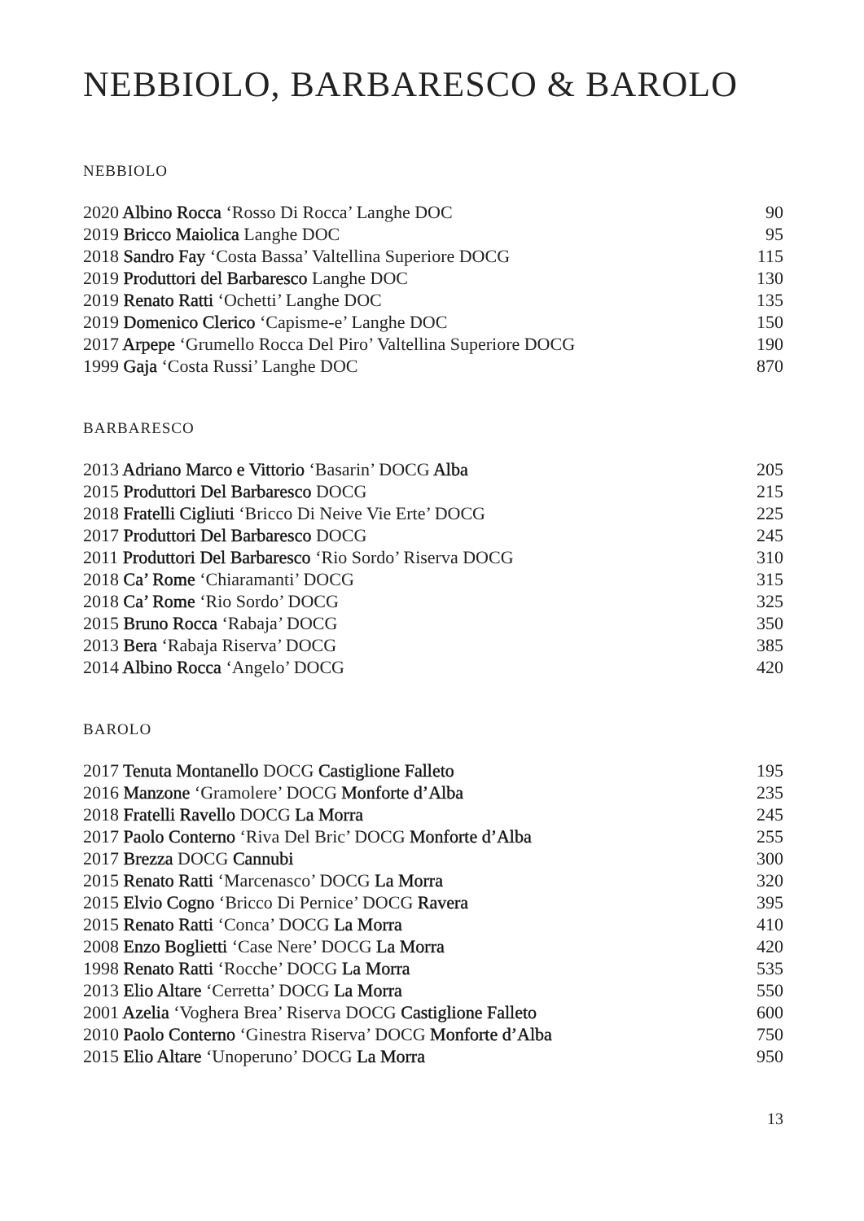NEBBIOLO, BARBARESCO & BAROLO
NEBBIOLO
| 2020 Albino Rocca ‘Rosso Di Rocca’ Langhe DOC | 90 |
| 2019 Bricco Maiolica Langhe DOC | 95 |
| 2018 Sandro Fay ‘Costa Bassa’ Valtellina Superiore DOCG | 115 |
| 2019 Produttori del Barbaresco Langhe DOC | 130 |
| 2019 Renato Ratti ‘Ochetti’ Langhe DOC | 135 |
| 2019 Domenico Clerico ‘Capisme-e’ Langhe DOC | 150 |
| 2017 Arpepe ‘Grumello Rocca Del Piro’ Valtellina Superiore DOCG | 190 |
| 1999 Gaja ‘Costa Russi’ Langhe DOC | 870 |
BARBARESCO
| 2013 Adriano Marco e Vittorio ‘Basarin’ DOCG Alba | 205 |
| 2015 Produttori Del Barbaresco DOCG | 215 |
| 2018 Fratelli Cigliuti ‘Bricco Di Neive Vie Erte’ DOCG | 225 |
| 2017 Produttori Del Barbaresco DOCG | 245 |
| 2011 Produttori Del Barbaresco ‘Rio Sordo’ Riserva DOCG | 310 |
| 2018 Ca’ Rome ‘Chiaramanti’ DOCG | 315 |
| 2018 Ca’ Rome ‘Rio Sordo’ DOCG | 325 |
| 2015 Bruno Rocca ‘Rabaja’ DOCG | 350 |
| 2013 Bera ‘Rabaja Riserva’ DOCG | 385 |
| 2014 Albino Rocca ‘Angelo’ DOCG | 420 |
BAROLO
| 2017 Tenuta Montanello DOCG Castiglione Falleto | 195 |
| 2016 Manzone ‘Gramolere’ DOCG Monforte d’Alba | 235 |
| 2018 Fratelli Ravello DOCG La Morra | 245 |
| 2017 Paolo Conterno ‘Riva Del Bric’ DOCG Monforte d’Alba | 255 |
| 2017 Brezza DOCG Cannubi | 300 |
| 2015 Renato Ratti ‘Marcenasco’ DOCG La Morra | 320 |
| 2015 Elvio Cogno ‘Bricco Di Pernice’ DOCG Ravera | 395 |
| 2015 Renato Ratti ‘Conca’ DOCG La Morra | 410 |
| 2008 Enzo Boglietti ‘Case Nere’ DOCG La Morra | 420 |
| 1998 Renato Ratti ‘Rocche’ DOCG La Morra | 535 |
| 2013 Elio Altare ‘Cerretta’ DOCG La Morra | 550 |
| 2001 Azelia ‘Voghera Brea’ Riserva DOCG Castiglione Falleto | 600 |
| 2010 Paolo Conterno ‘Ginestra Riserva’ DOCG Monforte d’Alba | 750 |
| 2015 Elio Altare ‘Unoperuno’ DOCG La Morra | 950 |
13